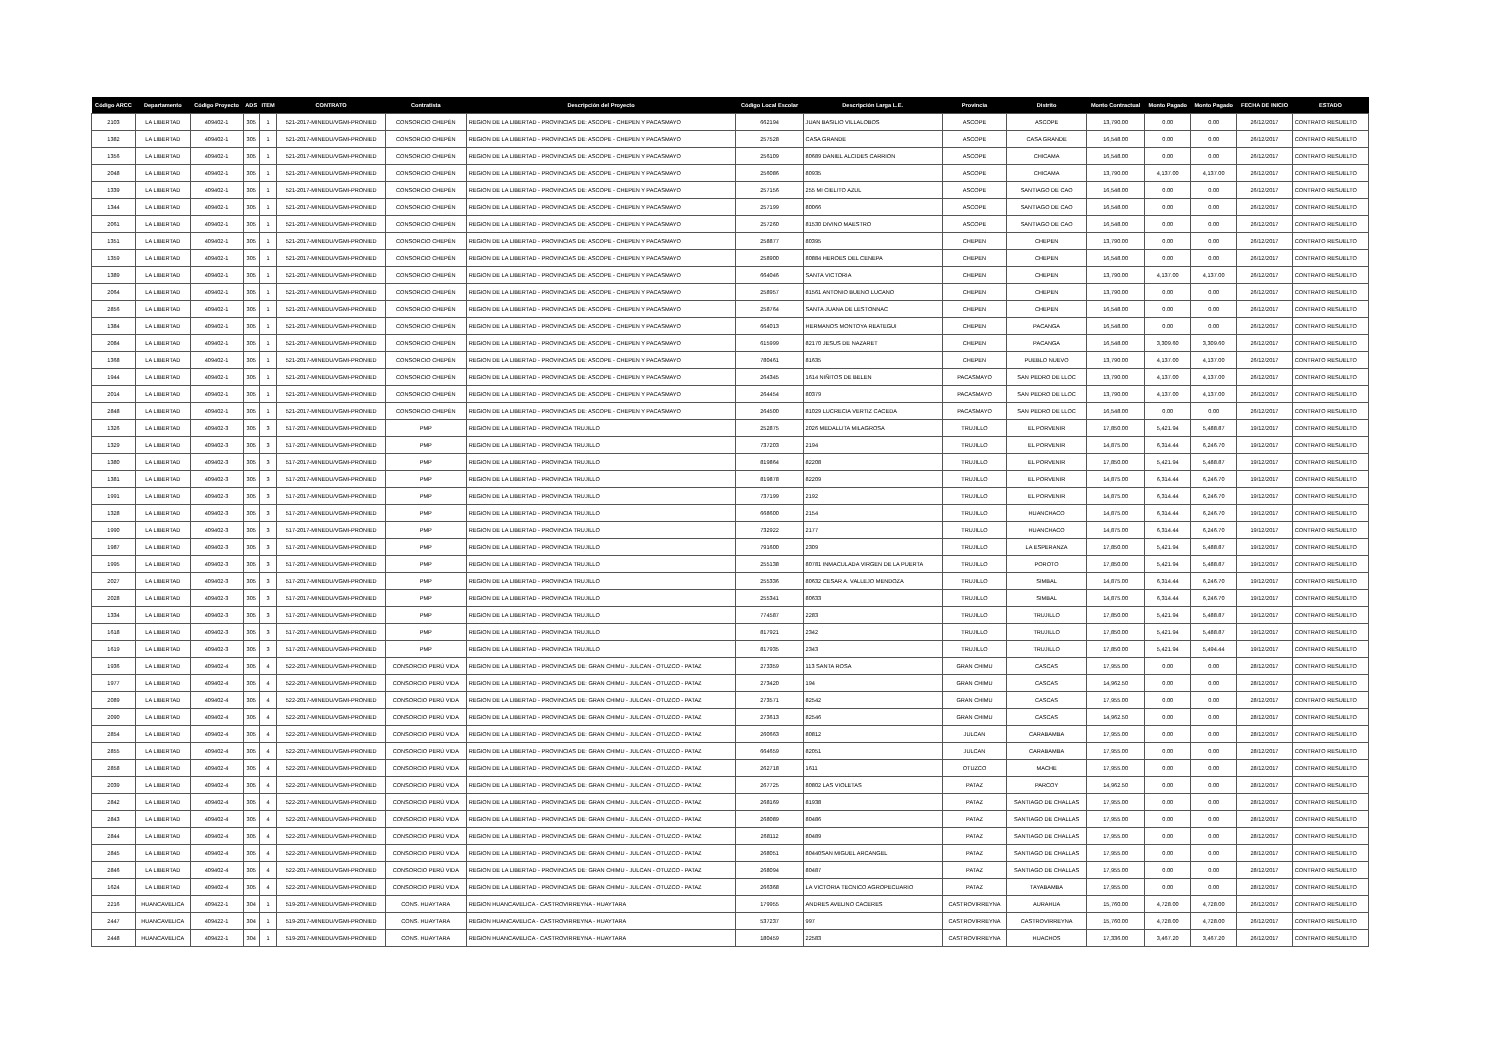| Código ARCC | Departamento | Código Proyecto | ADS | ITEM | CONTRATO | Contratista | Descripción del Proyecto | Código Local Escolar | Descripción Larga L.E. | Provincia | Distrito | Monto Contractual | Monto Pagado | Monto Pagado | FECHA DE INICIO | ESTADO |
| --- | --- | --- | --- | --- | --- | --- | --- | --- | --- | --- | --- | --- | --- | --- | --- | --- |
| 2103 | LA LIBERTAD | 409402-1 | 305 | 1 | 521-2017-MINEDU/VGMI-PRONIED | CONSORCIO CHEPÉN | REGION DE LA LIBERTAD - PROVINCIAS DE: ASCOPE - CHEPEN Y PACASMAYO | 662194 | JUAN BASILIO VILLALOBOS | ASCOPE | ASCOPE | 13,790.00 | 0.00 | 0.00 | 26/12/2017 | CONTRATO RESUELTO |
| 1382 | LA LIBERTAD | 409402-1 | 305 | 1 | 521-2017-MINEDU/VGMI-PRONIED | CONSORCIO CHEPÉN | REGION DE LA LIBERTAD - PROVINCIAS DE: ASCOPE - CHEPEN Y PACASMAYO | 257528 | CASA GRANDE | ASCOPE | CASA GRANDE | 16,548.00 | 0.00 | 0.00 | 26/12/2017 | CONTRATO RESUELTO |
| 1356 | LA LIBERTAD | 409402-1 | 305 | 1 | 521-2017-MINEDU/VGMI-PRONIED | CONSORCIO CHEPÉN | REGION DE LA LIBERTAD - PROVINCIAS DE: ASCOPE - CHEPEN Y PACASMAYO | 256109 | 80689 DANIEL ALCIDES CARRION | ASCOPE | CHICAMA | 16,548.00 | 0.00 | 0.00 | 26/12/2017 | CONTRATO RESUELTO |
| 2048 | LA LIBERTAD | 409402-1 | 305 | 1 | 521-2017-MINEDU/VGMI-PRONIED | CONSORCIO CHEPÉN | REGION DE LA LIBERTAD - PROVINCIAS DE: ASCOPE - CHEPEN Y PACASMAYO | 256086 | 80935 | ASCOPE | CHICAMA | 13,790.00 | 4,137.00 | 4,137.00 | 26/12/2017 | CONTRATO RESUELTO |
| 1339 | LA LIBERTAD | 409402-1 | 305 | 1 | 521-2017-MINEDU/VGMI-PRONIED | CONSORCIO CHEPÉN | REGION DE LA LIBERTAD - PROVINCIAS DE: ASCOPE - CHEPEN Y PACASMAYO | 257156 | 255 MI CIELITO AZUL | ASCOPE | SANTIAGO DE CAO | 16,548.00 | 0.00 | 0.00 | 26/12/2017 | CONTRATO RESUELTO |
| 1344 | LA LIBERTAD | 409402-1 | 305 | 1 | 521-2017-MINEDU/VGMI-PRONIED | CONSORCIO CHEPÉN | REGION DE LA LIBERTAD - PROVINCIAS DE: ASCOPE - CHEPEN Y PACASMAYO | 257199 | 80066 | ASCOPE | SANTIAGO DE CAO | 16,548.00 | 0.00 | 0.00 | 26/12/2017 | CONTRATO RESUELTO |
| 2061 | LA LIBERTAD | 409402-1 | 305 | 1 | 521-2017-MINEDU/VGMI-PRONIED | CONSORCIO CHEPÉN | REGION DE LA LIBERTAD - PROVINCIAS DE: ASCOPE - CHEPEN Y PACASMAYO | 257260 | 81530 DIVINO MAESTRO | ASCOPE | SANTIAGO DE CAO | 16,548.00 | 0.00 | 0.00 | 26/12/2017 | CONTRATO RESUELTO |
| 1351 | LA LIBERTAD | 409402-1 | 305 | 1 | 521-2017-MINEDU/VGMI-PRONIED | CONSORCIO CHEPÉN | REGION DE LA LIBERTAD - PROVINCIAS DE: ASCOPE - CHEPEN Y PACASMAYO | 258877 | 80395 | CHEPEN | CHEPEN | 13,790.00 | 0.00 | 0.00 | 26/12/2017 | CONTRATO RESUELTO |
| 1359 | LA LIBERTAD | 409402-1 | 305 | 1 | 521-2017-MINEDU/VGMI-PRONIED | CONSORCIO CHEPÉN | REGION DE LA LIBERTAD - PROVINCIAS DE: ASCOPE - CHEPEN Y PACASMAYO | 258900 | 80884 HEROES DEL CENEPA | CHEPEN | CHEPEN | 16,548.00 | 0.00 | 0.00 | 26/12/2017 | CONTRATO RESUELTO |
| 1389 | LA LIBERTAD | 409402-1 | 305 | 1 | 521-2017-MINEDU/VGMI-PRONIED | CONSORCIO CHEPÉN | REGION DE LA LIBERTAD - PROVINCIAS DE: ASCOPE - CHEPEN Y PACASMAYO | 664046 | SANTA VICTORIA | CHEPEN | CHEPEN | 13,790.00 | 4,137.00 | 4,137.00 | 26/12/2017 | CONTRATO RESUELTO |
| 2064 | LA LIBERTAD | 409402-1 | 305 | 1 | 521-2017-MINEDU/VGMI-PRONIED | CONSORCIO CHEPÉN | REGION DE LA LIBERTAD - PROVINCIAS DE: ASCOPE - CHEPEN Y PACASMAYO | 258957 | 81561 ANTONIO BUENO LUCANO | CHEPEN | CHEPEN | 13,790.00 | 0.00 | 0.00 | 26/12/2017 | CONTRATO RESUELTO |
| 2856 | LA LIBERTAD | 409402-1 | 305 | 1 | 521-2017-MINEDU/VGMI-PRONIED | CONSORCIO CHEPÉN | REGION DE LA LIBERTAD - PROVINCIAS DE: ASCOPE - CHEPEN Y PACASMAYO | 258764 | SANTA JUANA DE LESTONNAC | CHEPEN | CHEPEN | 16,548.00 | 0.00 | 0.00 | 26/12/2017 | CONTRATO RESUELTO |
| 1384 | LA LIBERTAD | 409402-1 | 305 | 1 | 521-2017-MINEDU/VGMI-PRONIED | CONSORCIO CHEPÉN | REGION DE LA LIBERTAD - PROVINCIAS DE: ASCOPE - CHEPEN Y PACASMAYO | 664013 | HERMANOS MONTOYA REATEGUI | CHEPEN | PACANGA | 16,548.00 | 0.00 | 0.00 | 26/12/2017 | CONTRATO RESUELTO |
| 2084 | LA LIBERTAD | 409402-1 | 305 | 1 | 521-2017-MINEDU/VGMI-PRONIED | CONSORCIO CHEPÉN | REGION DE LA LIBERTAD - PROVINCIAS DE: ASCOPE - CHEPEN Y PACASMAYO | 615999 | 82170 JESUS DE NAZARET | CHEPEN | PACANGA | 16,548.00 | 3,309.60 | 3,309.60 | 26/12/2017 | CONTRATO RESUELTO |
| 1368 | LA LIBERTAD | 409402-1 | 305 | 1 | 521-2017-MINEDU/VGMI-PRONIED | CONSORCIO CHEPÉN | REGION DE LA LIBERTAD - PROVINCIAS DE: ASCOPE - CHEPEN Y PACASMAYO | 780461 | 81635 | CHEPEN | PUEBLO NUEVO | 13,790.00 | 4,137.00 | 4,137.00 | 26/12/2017 | CONTRATO RESUELTO |
| 1944 | LA LIBERTAD | 409402-1 | 305 | 1 | 521-2017-MINEDU/VGMI-PRONIED | CONSORCIO CHEPÉN | REGION DE LA LIBERTAD - PROVINCIAS DE: ASCOPE - CHEPEN Y PACASMAYO | 264345 | 1614 NIÑITOS DE BELEN | PACASMAYO | SAN PEDRO DE LLOC | 13,790.00 | 4,137.00 | 4,137.00 | 26/12/2017 | CONTRATO RESUELTO |
| 2014 | LA LIBERTAD | 409402-1 | 305 | 1 | 521-2017-MINEDU/VGMI-PRONIED | CONSORCIO CHEPÉN | REGION DE LA LIBERTAD - PROVINCIAS DE: ASCOPE - CHEPEN Y PACASMAYO | 264454 | 80379 | PACASMAYO | SAN PEDRO DE LLOC | 13,790.00 | 4,137.00 | 4,137.00 | 26/12/2017 | CONTRATO RESUELTO |
| 2848 | LA LIBERTAD | 409402-1 | 305 | 1 | 521-2017-MINEDU/VGMI-PRONIED | CONSORCIO CHEPÉN | REGION DE LA LIBERTAD - PROVINCIAS DE: ASCOPE - CHEPEN Y PACASMAYO | 264500 | 81029 LUCRECIA VERTIZ CACEDA | PACASMAYO | SAN PEDRO DE LLOC | 16,548.00 | 0.00 | 0.00 | 26/12/2017 | CONTRATO RESUELTO |
| 1326 | LA LIBERTAD | 409402-3 | 305 | 3 | 517-2017-MINEDU/VGMI-PRONIED | PMP | REGION DE LA LIBERTAD - PROVINCIA TRUJILLO | 252875 | 2026 MEDALLITA MILAGROSA | TRUJILLO | EL PORVENIR | 17,850.00 | 5,421.94 | 5,488.87 | 19/12/2017 | CONTRATO RESUELTO |
| 1329 | LA LIBERTAD | 409402-3 | 305 | 3 | 517-2017-MINEDU/VGMI-PRONIED | PMP | REGION DE LA LIBERTAD - PROVINCIA TRUJILLO | 737203 | 2194 | TRUJILLO | EL PORVENIR | 14,875.00 | 6,314.44 | 6,246.70 | 19/12/2017 | CONTRATO RESUELTO |
| 1380 | LA LIBERTAD | 409402-3 | 305 | 3 | 517-2017-MINEDU/VGMI-PRONIED | PMP | REGION DE LA LIBERTAD - PROVINCIA TRUJILLO | 819864 | 82208 | TRUJILLO | EL PORVENIR | 17,850.00 | 5,421.94 | 5,488.87 | 19/12/2017 | CONTRATO RESUELTO |
| 1381 | LA LIBERTAD | 409402-3 | 305 | 3 | 517-2017-MINEDU/VGMI-PRONIED | PMP | REGION DE LA LIBERTAD - PROVINCIA TRUJILLO | 819878 | 82209 | TRUJILLO | EL PORVENIR | 14,875.00 | 6,314.44 | 6,246.70 | 19/12/2017 | CONTRATO RESUELTO |
| 1991 | LA LIBERTAD | 409402-3 | 305 | 3 | 517-2017-MINEDU/VGMI-PRONIED | PMP | REGION DE LA LIBERTAD - PROVINCIA TRUJILLO | 737199 | 2192 | TRUJILLO | EL PORVENIR | 14,875.00 | 6,314.44 | 6,246.70 | 19/12/2017 | CONTRATO RESUELTO |
| 1328 | LA LIBERTAD | 409402-3 | 305 | 3 | 517-2017-MINEDU/VGMI-PRONIED | PMP | REGION DE LA LIBERTAD - PROVINCIA TRUJILLO | 668600 | 2154 | TRUJILLO | HUANCHACO | 14,875.00 | 6,314.44 | 6,246.70 | 19/12/2017 | CONTRATO RESUELTO |
| 1990 | LA LIBERTAD | 409402-3 | 305 | 3 | 517-2017-MINEDU/VGMI-PRONIED | PMP | REGION DE LA LIBERTAD - PROVINCIA TRUJILLO | 732922 | 2177 | TRUJILLO | HUANCHACO | 14,875.00 | 6,314.44 | 6,246.70 | 19/12/2017 | CONTRATO RESUELTO |
| 1987 | LA LIBERTAD | 409402-3 | 305 | 3 | 517-2017-MINEDU/VGMI-PRONIED | PMP | REGION DE LA LIBERTAD - PROVINCIA TRUJILLO | 791600 | 2309 | TRUJILLO | LA ESPERANZA | 17,850.00 | 5,421.94 | 5,488.87 | 19/12/2017 | CONTRATO RESUELTO |
| 1995 | LA LIBERTAD | 409402-3 | 305 | 3 | 517-2017-MINEDU/VGMI-PRONIED | PMP | REGION DE LA LIBERTAD - PROVINCIA TRUJILLO | 255138 | 80781 INMACULADA VIRGEN DE LA PUERTA | TRUJILLO | POROTO | 17,850.00 | 5,421.94 | 5,488.87 | 19/12/2017 | CONTRATO RESUELTO |
| 2027 | LA LIBERTAD | 409402-3 | 305 | 3 | 517-2017-MINEDU/VGMI-PRONIED | PMP | REGION DE LA LIBERTAD - PROVINCIA TRUJILLO | 255336 | 80632 CESAR A. VALLEJO MENDOZA | TRUJILLO | SIMBAL | 14,875.00 | 6,314.44 | 6,246.70 | 19/12/2017 | CONTRATO RESUELTO |
| 2028 | LA LIBERTAD | 409402-3 | 305 | 3 | 517-2017-MINEDU/VGMI-PRONIED | PMP | REGION DE LA LIBERTAD - PROVINCIA TRUJILLO | 255341 | 80633 | TRUJILLO | SIMBAL | 14,875.00 | 6,314.44 | 6,246.70 | 19/12/2017 | CONTRATO RESUELTO |
| 1334 | LA LIBERTAD | 409402-3 | 305 | 3 | 517-2017-MINEDU/VGMI-PRONIED | PMP | REGION DE LA LIBERTAD - PROVINCIA TRUJILLO | 774587 | 2283 | TRUJILLO | TRUJILLO | 17,850.00 | 5,421.94 | 5,488.87 | 19/12/2017 | CONTRATO RESUELTO |
| 1618 | LA LIBERTAD | 409402-3 | 305 | 3 | 517-2017-MINEDU/VGMI-PRONIED | PMP | REGION DE LA LIBERTAD - PROVINCIA TRUJILLO | 817921 | 2342 | TRUJILLO | TRUJILLO | 17,850.00 | 5,421.94 | 5,488.87 | 19/12/2017 | CONTRATO RESUELTO |
| 1619 | LA LIBERTAD | 409402-3 | 305 | 3 | 517-2017-MINEDU/VGMI-PRONIED | PMP | REGION DE LA LIBERTAD - PROVINCIA TRUJILLO | 817935 | 2343 | TRUJILLO | TRUJILLO | 17,850.00 | 5,421.94 | 5,494.44 | 19/12/2017 | CONTRATO RESUELTO |
| 1936 | LA LIBERTAD | 409402-4 | 305 | 4 | 522-2017-MINEDU/VGMI-PRONIED | CONSORCIO PERÚ VIDA | REGION DE LA LIBERTAD - PROVINCIAS DE: GRAN CHIMU - JULCAN - OTUZCO - PATAZ | 273359 | 113 SANTA ROSA | GRAN CHIMU | CASCAS | 17,955.00 | 0.00 | 0.00 | 28/12/2017 | CONTRATO RESUELTO |
| 1977 | LA LIBERTAD | 409402-4 | 305 | 4 | 522-2017-MINEDU/VGMI-PRONIED | CONSORCIO PERÚ VIDA | REGION DE LA LIBERTAD - PROVINCIAS DE: GRAN CHIMU - JULCAN - OTUZCO - PATAZ | 273420 | 194 | GRAN CHIMU | CASCAS | 14,962.50 | 0.00 | 0.00 | 28/12/2017 | CONTRATO RESUELTO |
| 2089 | LA LIBERTAD | 409402-4 | 305 | 4 | 522-2017-MINEDU/VGMI-PRONIED | CONSORCIO PERÚ VIDA | REGION DE LA LIBERTAD - PROVINCIAS DE: GRAN CHIMU - JULCAN - OTUZCO - PATAZ | 273571 | 82542 | GRAN CHIMU | CASCAS | 17,955.00 | 0.00 | 0.00 | 28/12/2017 | CONTRATO RESUELTO |
| 2090 | LA LIBERTAD | 409402-4 | 305 | 4 | 522-2017-MINEDU/VGMI-PRONIED | CONSORCIO PERÚ VIDA | REGION DE LA LIBERTAD - PROVINCIAS DE: GRAN CHIMU - JULCAN - OTUZCO - PATAZ | 273613 | 82546 | GRAN CHIMU | CASCAS | 14,962.50 | 0.00 | 0.00 | 28/12/2017 | CONTRATO RESUELTO |
| 2854 | LA LIBERTAD | 409402-4 | 305 | 4 | 522-2017-MINEDU/VGMI-PRONIED | CONSORCIO PERÚ VIDA | REGION DE LA LIBERTAD - PROVINCIAS DE: GRAN CHIMU - JULCAN - OTUZCO - PATAZ | 260663 | 80812 | JULCAN | CARABAMBA | 17,955.00 | 0.00 | 0.00 | 28/12/2017 | CONTRATO RESUELTO |
| 2855 | LA LIBERTAD | 409402-4 | 305 | 4 | 522-2017-MINEDU/VGMI-PRONIED | CONSORCIO PERÚ VIDA | REGION DE LA LIBERTAD - PROVINCIAS DE: GRAN CHIMU - JULCAN - OTUZCO - PATAZ | 664659 | 82051 | JULCAN | CARABAMBA | 17,955.00 | 0.00 | 0.00 | 28/12/2017 | CONTRATO RESUELTO |
| 2858 | LA LIBERTAD | 409402-4 | 305 | 4 | 522-2017-MINEDU/VGMI-PRONIED | CONSORCIO PERÚ VIDA | REGION DE LA LIBERTAD - PROVINCIAS DE: GRAN CHIMU - JULCAN - OTUZCO - PATAZ | 262718 | 1611 | OTUZCO | MACHE | 17,955.00 | 0.00 | 0.00 | 28/12/2017 | CONTRATO RESUELTO |
| 2039 | LA LIBERTAD | 409402-4 | 305 | 4 | 522-2017-MINEDU/VGMI-PRONIED | CONSORCIO PERÚ VIDA | REGION DE LA LIBERTAD - PROVINCIAS DE: GRAN CHIMU - JULCAN - OTUZCO - PATAZ | 267725 | 80802 LAS VIOLETAS | PATAZ | PARCOY | 14,962.50 | 0.00 | 0.00 | 28/12/2017 | CONTRATO RESUELTO |
| 2842 | LA LIBERTAD | 409402-4 | 305 | 4 | 522-2017-MINEDU/VGMI-PRONIED | CONSORCIO PERÚ VIDA | REGION DE LA LIBERTAD - PROVINCIAS DE: GRAN CHIMU - JULCAN - OTUZCO - PATAZ | 268169 | 81938 | PATAZ | SANTIAGO DE CHALLAS | 17,955.00 | 0.00 | 0.00 | 28/12/2017 | CONTRATO RESUELTO |
| 2843 | LA LIBERTAD | 409402-4 | 305 | 4 | 522-2017-MINEDU/VGMI-PRONIED | CONSORCIO PERÚ VIDA | REGION DE LA LIBERTAD - PROVINCIAS DE: GRAN CHIMU - JULCAN - OTUZCO - PATAZ | 268089 | 80486 | PATAZ | SANTIAGO DE CHALLAS | 17,955.00 | 0.00 | 0.00 | 28/12/2017 | CONTRATO RESUELTO |
| 2844 | LA LIBERTAD | 409402-4 | 305 | 4 | 522-2017-MINEDU/VGMI-PRONIED | CONSORCIO PERÚ VIDA | REGION DE LA LIBERTAD - PROVINCIAS DE: GRAN CHIMU - JULCAN - OTUZCO - PATAZ | 268112 | 80489 | PATAZ | SANTIAGO DE CHALLAS | 17,955.00 | 0.00 | 0.00 | 28/12/2017 | CONTRATO RESUELTO |
| 2845 | LA LIBERTAD | 409402-4 | 305 | 4 | 522-2017-MINEDU/VGMI-PRONIED | CONSORCIO PERÚ VIDA | REGION DE LA LIBERTAD - PROVINCIAS DE: GRAN CHIMU - JULCAN - OTUZCO - PATAZ | 268051 | 80440SAN MIGUEL ARCANGEL | PATAZ | SANTIAGO DE CHALLAS | 17,955.00 | 0.00 | 0.00 | 28/12/2017 | CONTRATO RESUELTO |
| 2846 | LA LIBERTAD | 409402-4 | 305 | 4 | 522-2017-MINEDU/VGMI-PRONIED | CONSORCIO PERÚ VIDA | REGION DE LA LIBERTAD - PROVINCIAS DE: GRAN CHIMU - JULCAN - OTUZCO - PATAZ | 268094 | 80487 | PATAZ | SANTIAGO DE CHALLAS | 17,955.00 | 0.00 | 0.00 | 28/12/2017 | CONTRATO RESUELTO |
| 1624 | LA LIBERTAD | 409402-4 | 305 | 4 | 522-2017-MINEDU/VGMI-PRONIED | CONSORCIO PERÚ VIDA | REGION DE LA LIBERTAD - PROVINCIAS DE: GRAN CHIMU - JULCAN - OTUZCO - PATAZ | 266368 | LA VICTORIA TECNICO AGROPECUARIO | PATAZ | TAYABAMBA | 17,955.00 | 0.00 | 0.00 | 28/12/2017 | CONTRATO RESUELTO |
| 2216 | HUANCAVELICA | 409422-1 | 304 | 1 | 519-2017-MINEDU/VGMI-PRONIED | CONS. HUAYTARA | REGION HUANCAVELICA - CASTROVIRREYNA - HUAYTARA | 179955 | ANDRES AVELINO CACERES | CASTROVIRREYNA | AURAHUA | 15,760.00 | 4,728.00 | 4,728.00 | 26/12/2017 | CONTRATO RESUELTO |
| 2447 | HUANCAVELICA | 409422-1 | 304 | 1 | 519-2017-MINEDU/VGMI-PRONIED | CONS. HUAYTARA | REGION HUANCAVELICA - CASTROVIRREYNA - HUAYTARA | 537237 | 997 | CASTROVIRREYNA | CASTROVIRREYNA | 15,760.00 | 4,728.00 | 4,728.00 | 26/12/2017 | CONTRATO RESUELTO |
| 2448 | HUANCAVELICA | 409422-1 | 304 | 1 | 519-2017-MINEDU/VGMI-PRONIED | CONS. HUAYTARA | REGION HUANCAVELICA - CASTROVIRREYNA - HUAYTARA | 180459 | 22583 | CASTROVIRREYNA | HUACHOS | 17,336.00 | 3,467.20 | 3,467.20 | 26/12/2017 | CONTRATO RESUELTO |